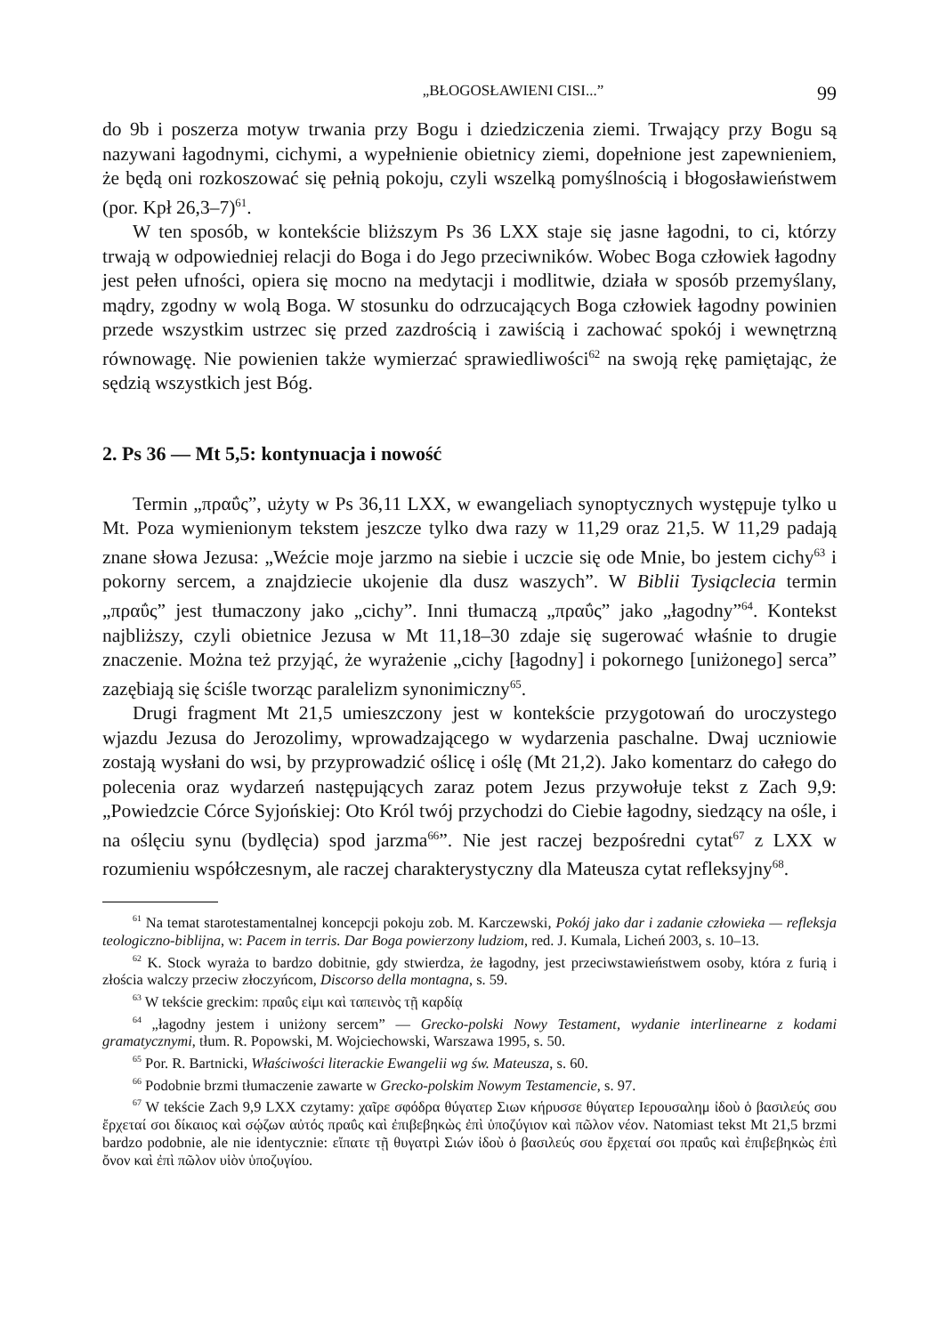„BŁOGOSŁAWIENI CISI...” 99
do 9b i poszerza motyw trwania przy Bogu i dziedziczenia ziemi. Trwający przy Bogu są nazywani łagodnymi, cichymi, a wypełnienie obietnicy ziemi, dopełnione jest zapewnieniem, że będą oni rozkoszować się pełnią pokoju, czyli wszelką pomyślnością i błogosławieństwem (por. Kpł 26,3–7)<sup>61</sup>.
W ten sposób, w kontekście bliższym Ps 36 LXX staje się jasne łagodni, to ci, którzy trwają w odpowiedniej relacji do Boga i do Jego przeciwników. Wobec Boga człowiek łagodny jest pełen ufności, opiera się mocno na medytacji i modlitwie, działa w sposób przemyślany, mądry, zgodny w wolą Boga. W stosunku do odrzucających Boga człowiek łagodny powinien przede wszystkim ustrzec się przed zazdrością i zawiścią i zachować spokój i wewnętrzną równowagę. Nie powienien także wymierzać sprawiedliwości<sup>62</sup> na swoją rękę pamiętając, że sędzią wszystkich jest Bóg.
2. Ps 36 — Mt 5,5: kontynuacja i nowość
Termin „πραΰς”, użyty w Ps 36,11 LXX, w ewangeliach synoptycznych występuje tylko u Mt. Poza wymienionym tekstem jeszcze tylko dwa razy w 11,29 oraz 21,5. W 11,29 padają znane słowa Jezusa: „Weźcie moje jarzmo na siebie i uczcie się ode Mnie, bo jestem cichy<sup>63</sup> i pokorny sercem, a znajdziecie ukojenie dla dusz waszych”. W Biblii Tysiąclecia termin „πραΰς” jest tłumaczony jako „cichy”. Inni tłumaczą „πραΰς” jako „łagodny”<sup>64</sup>. Kontekst najbliższy, czyli obietnice Jezusa w Mt 11,18–30 zdaje się sugerować właśnie to drugie znaczenie. Można też przyjąć, że wyrażenie „cichy [łagodny] i pokornego [uniżonego] serca” zazębiają się ściśle tworząc paralelizm synonimiczny<sup>65</sup>.
Drugi fragment Mt 21,5 umieszczony jest w kontekście przygotowań do uroczystego wjazdu Jezusa do Jerozolimy, wprowadzającego w wydarzenia paschalne. Dwaj uczniowie zostają wysłani do wsi, by przyprowadzić oślicę i oślę (Mt 21,2). Jako komentarz do całego do polecenia oraz wydarzeń następujących zaraz potem Jezus przywołuje tekst z Zach 9,9: „Powiedzcie Córce Syjońskiej: Oto Król twój przychodzi do Ciebie łagodny, siedzący na ośle, i na oślęciu synu (bydlęcia) spod jarzma<sup>66</sup>”. Nie jest raczej bezpośredni cytat<sup>67</sup> z LXX w rozumieniu współczesnym, ale raczej charakterystyczny dla Mateusza cytat refleksyjny<sup>68</sup>.
<sup>61</sup> Na temat starotestamentalnej koncepcji pokoju zob. M. Karczewski, Pokój jako dar i zadanie człowieka — refleksja teologiczno-biblijna, w: Pacem in terris. Dar Boga powierzony ludziom, red. J. Kumala, Licheń 2003, s. 10–13.
<sup>62</sup> K. Stock wyraża to bardzo dobitnie, gdy stwierdza, że łagodny, jest przeciwstawieństwem osoby, która z furią i złościa walczy przeciw złoczyńcom, Discorso della montagna, s. 59.
<sup>63</sup> W tekście greckim: πραΰς εἰμι καὶ ταπεινὸς τῇ καρδίᾳ
<sup>64</sup> „łagodny jestem i uniżony sercem” — Grecko-polski Nowy Testament, wydanie interlinearne z kodami gramatycznymi, tłum. R. Popowski, M. Wojciechowski, Warszawa 1995, s. 50.
<sup>65</sup> Por. R. Bartnicki, Właściwości literackie Ewangelii wg św. Mateusza, s. 60.
<sup>66</sup> Podobnie brzmi tłumaczenie zawarte w Grecko-polskim Nowym Testamencie, s. 97.
<sup>67</sup> W tekście Zach 9,9 LXX czytamy: χαῖρε σφόδρα θύγατερ Σιων κήρυσσε θύγατερ Ιερουσαλημ ἰδοὺ ὁ βασιλεύς σου ἔρχεταί σοι δίκαιος καὶ σῴζων αὐτός πραΰς καὶ ἐπιβεβηκὼς ἐπὶ ὑποζύγιον καὶ πῶλον νέον. Natomiast tekst Mt 21,5 brzmi bardzo podobnie, ale nie identycznie: εἴπατε τῇ θυγατρὶ Σιών ἰδοὺ ὁ βασιλεύς σου ἔρχεταί σοι πραΰς καὶ ἐπιβεβηκὼς ἐπὶ ὄνον καὶ ἐπὶ πῶλον υἱὸν ὑποζυγίου.